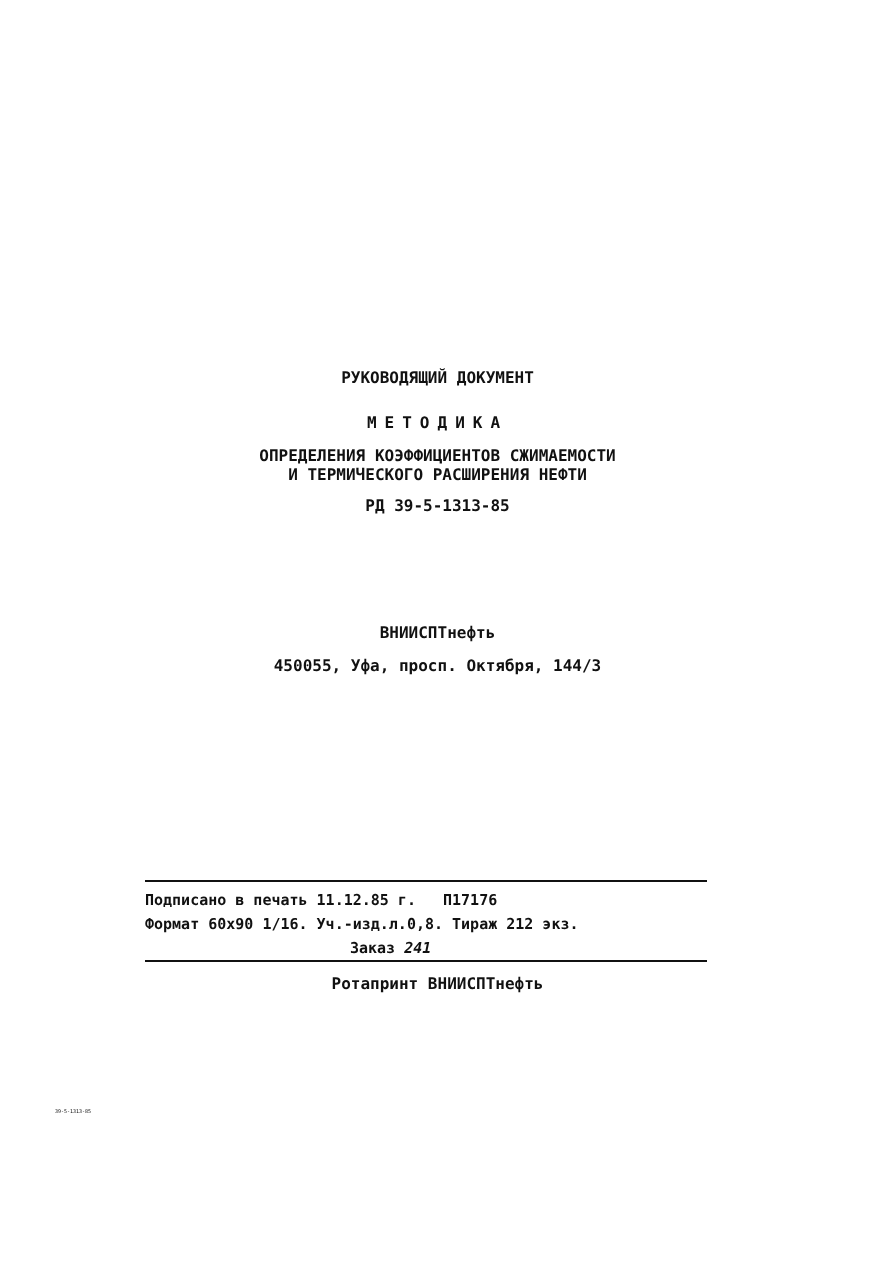РУКОВОДЯЩИЙ ДОКУМЕНТ
МЕТОДИКА
ОПРЕДЕЛЕНИЯ КОЭФФИЦИЕНТОВ СЖИМАЕМОСТИ
И ТЕРМИЧЕСКОГО РАСШИРЕНИЯ НЕФТИ
РД 39-5-1313-85
ВНИИСПТнефть
450055, Уфа, просп. Октября, 144/3
Подписано в печать 11.12.85 г. П17176
Формат 60х90 1/16. Уч.-изд.л.0,8. Тираж 212 экз.
Заказ 241
Ротапринт ВНИИСПТнефть
39-5-1313-85